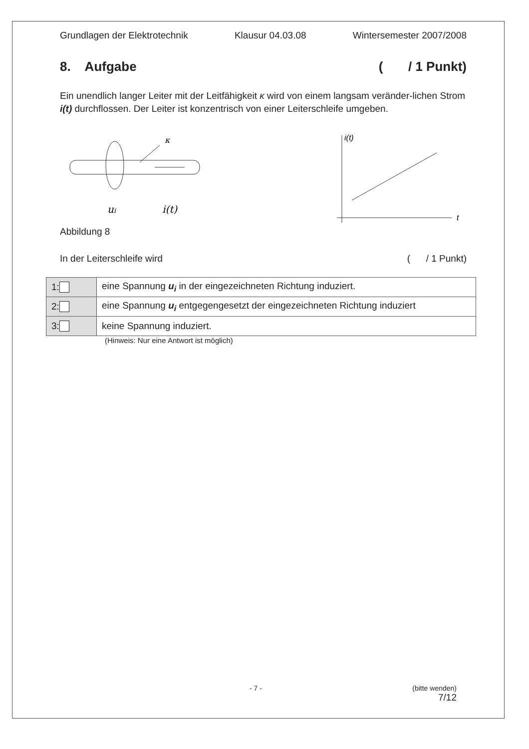Grundlagen der Elektrotechnik Klausur 04.03.08 Wintersemester 2007/2008
8. Aufgabe ( / 1 Punkt)
Ein unendlich langer Leiter mit der Leitfähigkeit κ wird von einem langsam veränder-lichen Strom i(t) durchflossen. Der Leiter ist konzentrisch von einer Leiterschleife umgeben.
κ
ui
i(t)
i(t)
t
Abbildung 8
In der Leiterschleife wird ( / 1 Punkt)
| 1: | eine Spannung u<sub>i</sub> in der eingezeichneten Richtung induziert. |
| 2: | eine Spannung u<sub>i</sub> entgegengesetzt der eingezeichneten Richtung induziert |
| 3: | keine Spannung induziert. |
(Hinweis: Nur eine Antwort ist möglich)
- 7 - (bitte wenden)
7/12